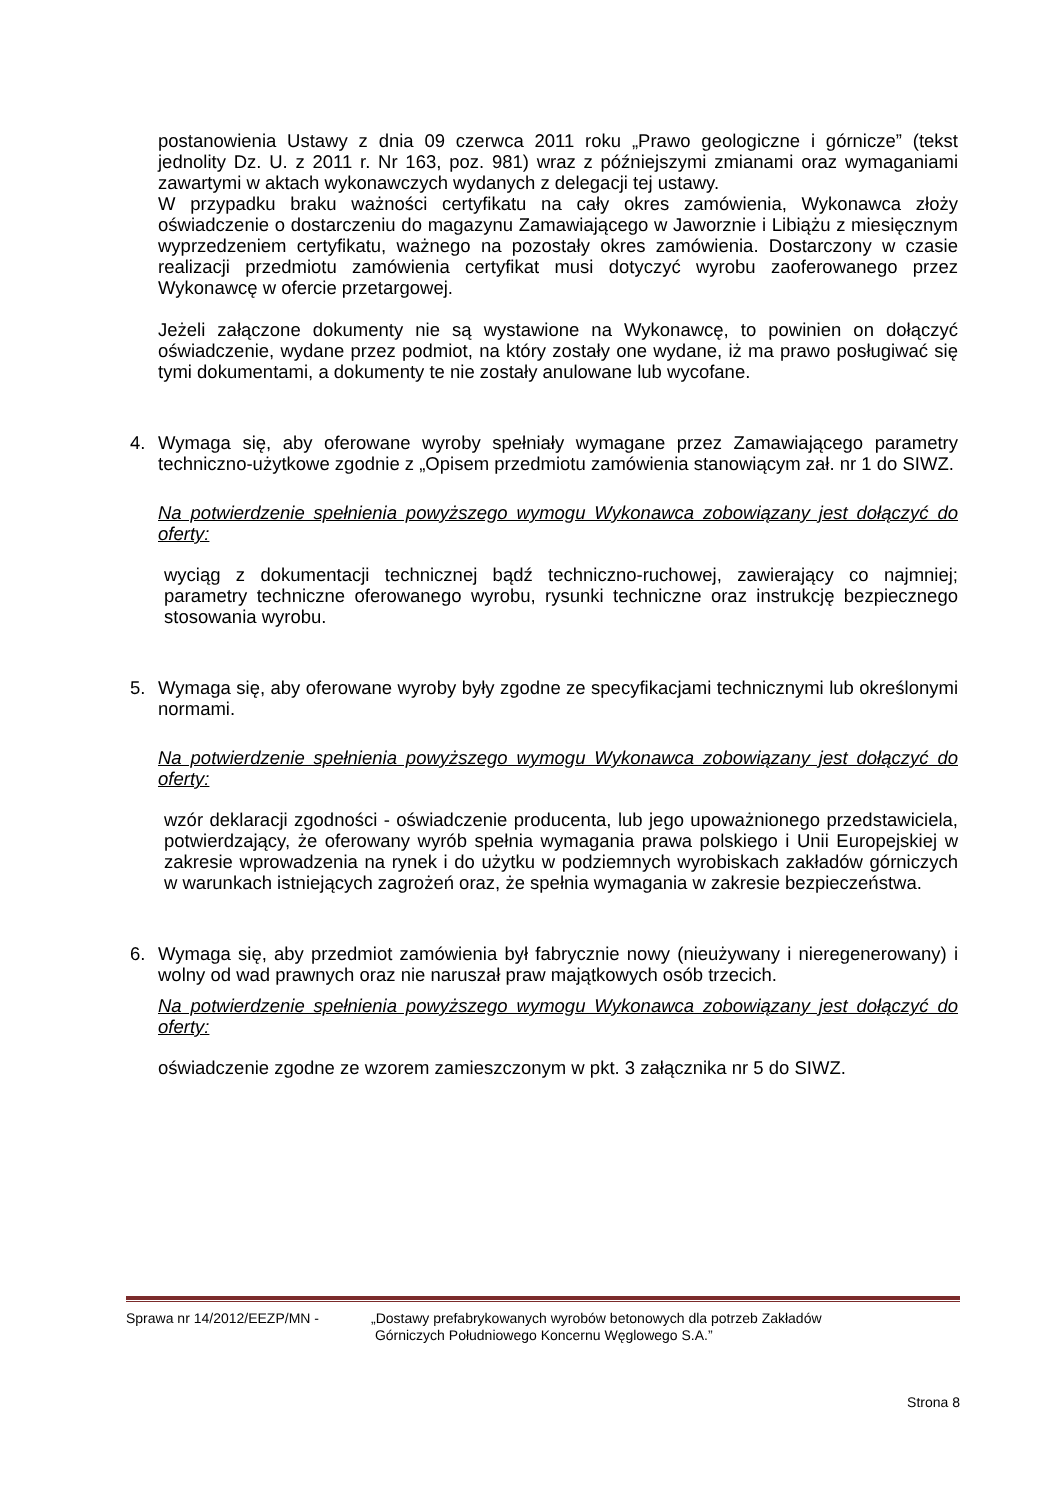postanowienia Ustawy z dnia 09 czerwca 2011 roku „Prawo geologiczne i górnicze” (tekst jednolity Dz. U. z 2011 r. Nr 163, poz. 981) wraz z późniejszymi zmianami oraz wymaganiami zawartymi w aktach wykonawczych wydanych z delegacji tej ustawy.
W przypadku braku ważności certyfikatu na cały okres zamówienia, Wykonawca złoży oświadczenie o dostarczeniu do magazynu Zamawiającego w Jaworznie i Libiążu z miesięcznym wyprzedzeniem certyfikatu, ważnego na pozostały okres zamówienia. Dostarczony w czasie realizacji przedmiotu zamówienia certyfikat musi dotyczyć wyrobu zaoferowanego przez Wykonawcę w ofercie przetargowej.
Jeżeli załączone dokumenty nie są wystawione na Wykonawcę, to powinien on dołączyć oświadczenie, wydane przez podmiot, na który zostały one wydane, iż ma prawo posługiwać się tymi dokumentami, a dokumenty te nie zostały anulowane lub wycofane.
4. Wymaga się, aby oferowane wyroby spełniały wymagane przez Zamawiającego parametry techniczno-użytkowe zgodnie z „Opisem przedmiotu zamówienia stanowiącym zał. nr 1 do SIWZ.
Na potwierdzenie spełnienia powyższego wymogu Wykonawca zobowiązany jest dołączyć do oferty:
wyciąg z dokumentacji technicznej bądź techniczno-ruchowej, zawierający co najmniej; parametry techniczne oferowanego wyrobu, rysunki techniczne oraz instrukcję bezpiecznego stosowania wyrobu.
5. Wymaga się, aby oferowane wyroby były zgodne ze specyfikacjami technicznymi lub określonymi normami.
Na potwierdzenie spełnienia powyższego wymogu Wykonawca zobowiązany jest dołączyć do oferty:
wzór deklaracji zgodności - oświadczenie producenta, lub jego upoważnionego przedstawiciela, potwierdzający, że oferowany wyrób spełnia wymagania prawa polskiego i Unii Europejskiej w zakresie wprowadzenia na rynek i do użytku w podziemnych wyrobiskach zakładów górniczych w warunkach istniejących zagrożeń oraz, że spełnia wymagania w zakresie bezpieczeństwa.
6. Wymaga się, aby przedmiot zamówienia był fabrycznie nowy (nieużywany i nieregenerowany) i wolny od wad prawnych oraz nie naruszał praw majątkowych osób trzecich.
Na potwierdzenie spełnienia powyższego wymogu Wykonawca zobowiązany jest dołączyć do oferty:
oświadczenie zgodne ze wzorem zamieszczonym w pkt. 3 załącznika nr 5 do SIWZ.
Sprawa nr 14/2012/EEZP/MN - „Dostawy prefabrykowanych wyrobów betonowych dla potrzeb Zakładów
Górniczych Południowego Koncernu Węglowego S.A.”
Strona 8